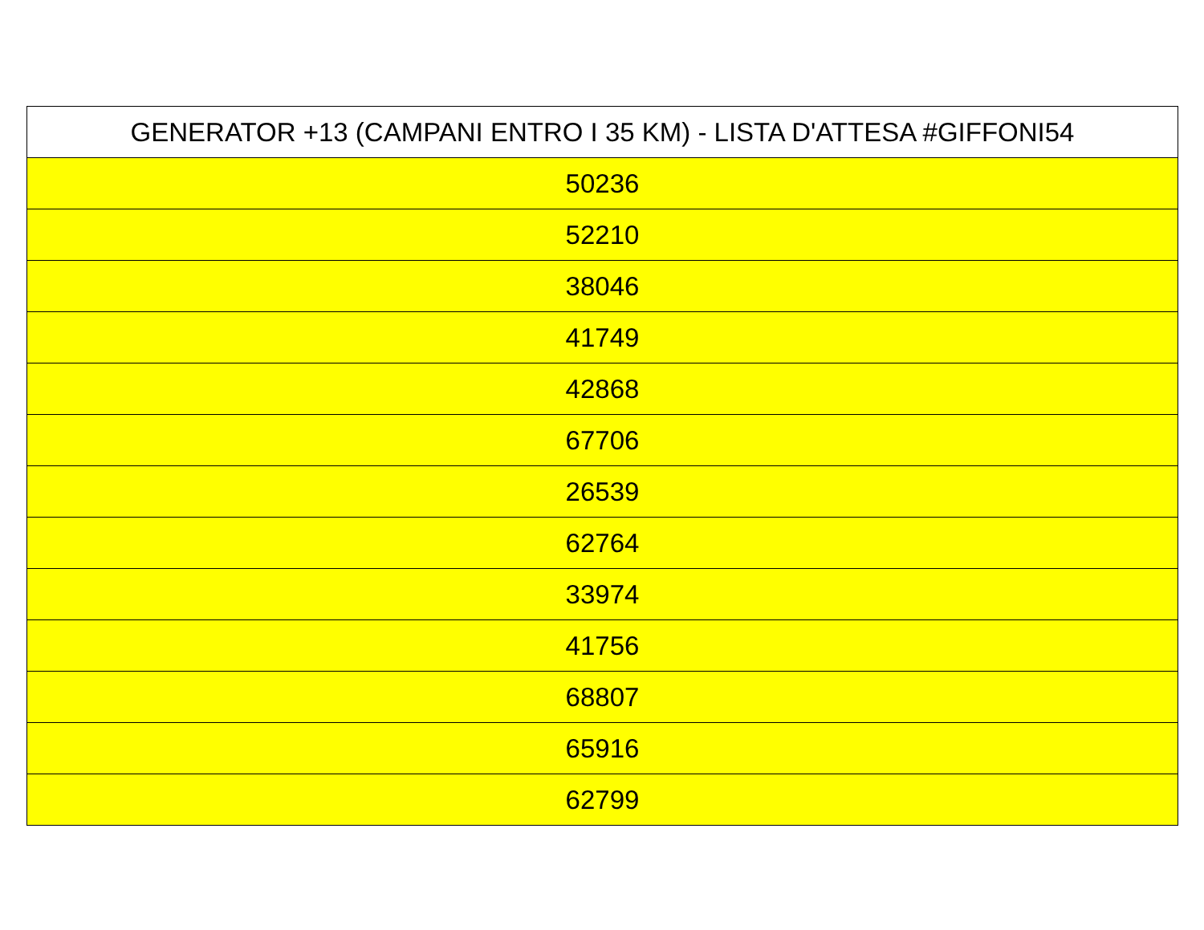| GENERATOR +13 (CAMPANI ENTRO I 35 KM) - LISTA D'ATTESA #GIFFONI54 |
| --- |
| 50236 |
| 52210 |
| 38046 |
| 41749 |
| 42868 |
| 67706 |
| 26539 |
| 62764 |
| 33974 |
| 41756 |
| 68807 |
| 65916 |
| 62799 |